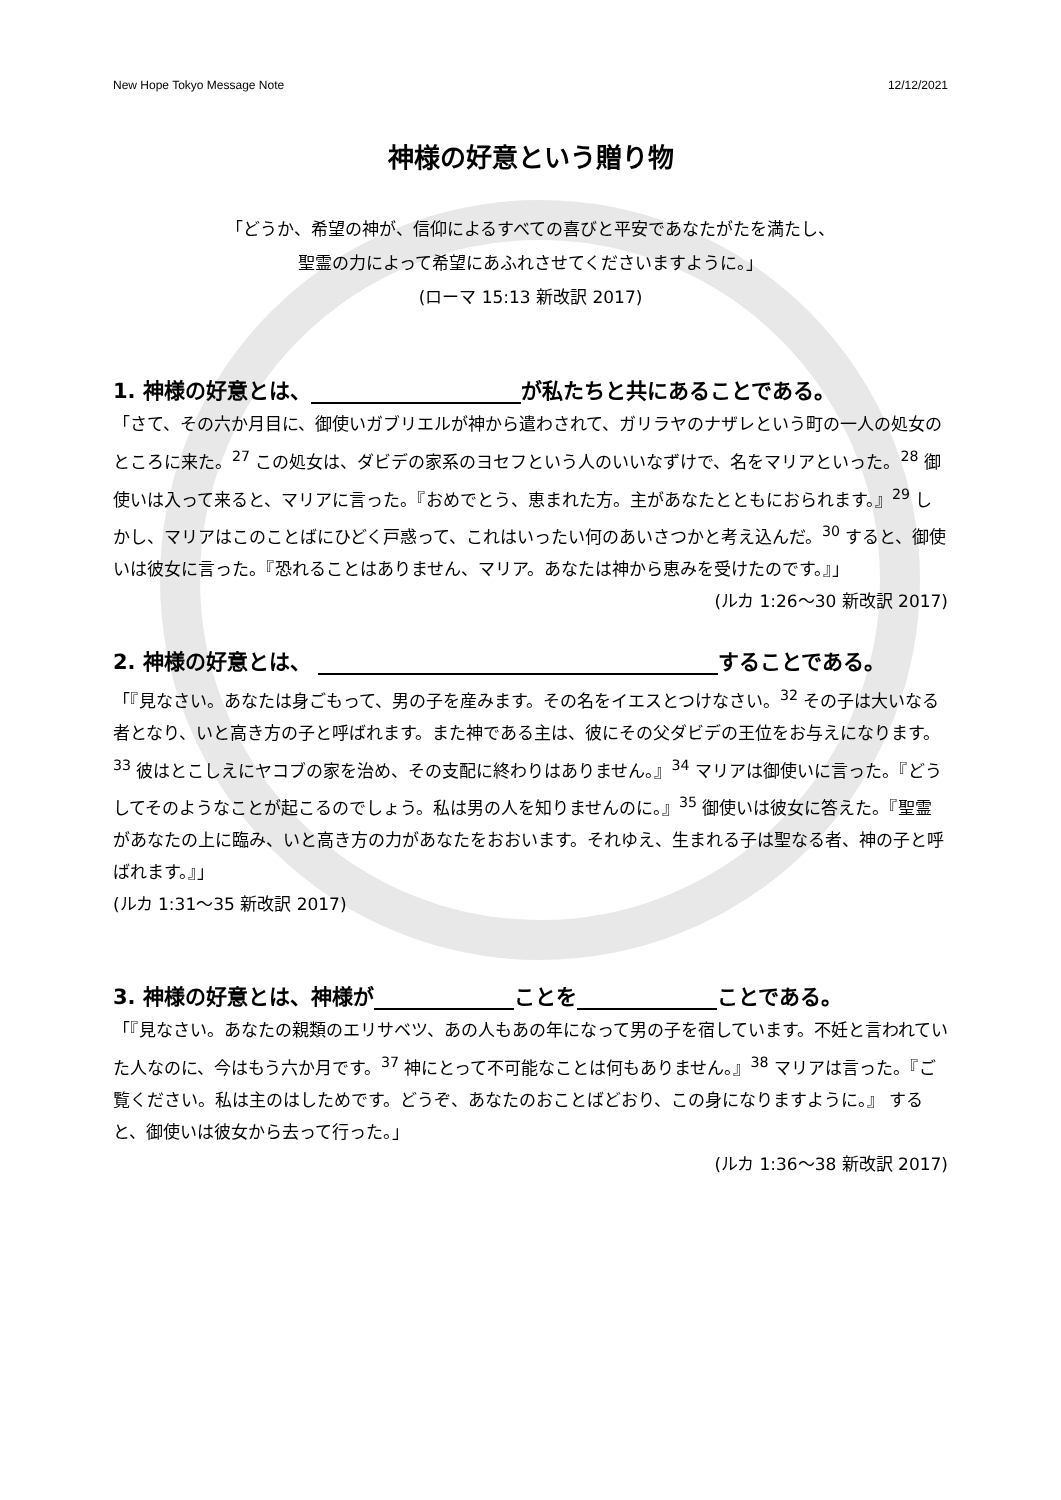New Hope Tokyo Message Note 12/12/2021
神様の好意という贈り物
「どうか、希望の神が、信仰によるすべての喜びと平安であなたがたを満たし、
聖霊の力によって希望にあふれさせてくださいますように。」
(ローマ 15:13 新改訳 2017)
1. 神様の好意とは、 が私たちと共にあることである。
「さて、その六か月目に、御使いガブリエルが神から遣わされて、ガリラヤのナザレという町の一人の処女のところに来た。<sup>27</sup> この処女は、ダビデの家系のヨセフという人のいいなずけで、名をマリアといった。<sup>28</sup> 御使いは入って来ると、マリアに言った。『おめでとう、恵まれた方。主があなたとともにおられます。』<sup>29</sup> しかし、マリアはこのことばにひどく戸惑って、これはいったい何のあいさつかと考え込んだ。<sup>30</sup> すると、御使いは彼女に言った。『恐れることはありません、マリア。あなたは神から恵みを受けたのです。』」 (ルカ 1:26〜30 新改訳 2017)
2. 神様の好意とは、 することである。
「『見なさい。あなたは身ごもって、男の子を産みます。その名をイエスとつけなさい。<sup>32</sup> その子は大いなる者となり、いと高き方の子と呼ばれます。また神である主は、彼にその父ダビデの王位をお与えになります。<sup>33</sup> 彼はとこしえにヤコブの家を治め、その支配に終わりはありません。』<sup>34</sup> マリアは御使いに言った。『どうしてそのようなことが起こるのでしょう。私は男の人を知りませんのに。』<sup>35</sup> 御使いは彼女に答えた。『聖霊があなたの上に臨み、いと高き方の力があなたをおおいます。それゆえ、生まれる子は聖なる者、神の子と呼ばれます。』」
(ルカ 1:31〜35 新改訳 2017)
3. 神様の好意とは、神様が ことを ことである。
「『見なさい。あなたの親類のエリサベツ、あの人もあの年になって男の子を宿しています。不妊と言われていた人なのに、今はもう六か月です。<sup>37</sup> 神にとって不可能なことは何もありません。』<sup>38</sup> マリアは言った。『ご覧ください。私は主のはしためです。どうぞ、あなたのおことばどおり、この身になりますように。』 すると、御使いは彼女から去って行った。」
(ルカ 1:36〜38 新改訳 2017)